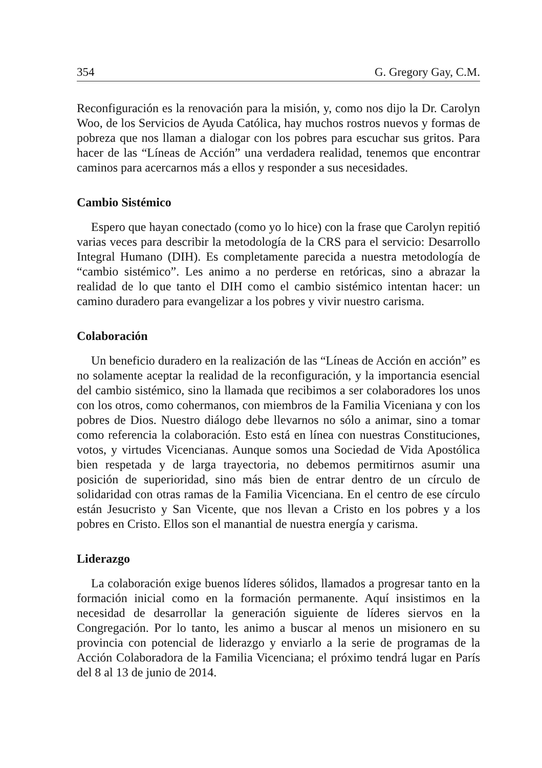354 G. Gregory Gay, C.M.
Reconfiguración es la renovación para la misión, y, como nos dijo la Dr. Carolyn Woo, de los Servicios de Ayuda Católica, hay muchos rostros nuevos y formas de pobreza que nos llaman a dialogar con los pobres para escuchar sus gritos. Para hacer de las “Líneas de Acción” una verdadera realidad, tenemos que encontrar caminos para acercarnos más a ellos y responder a sus necesidades.
Cambio Sistémico
Espero que hayan conectado (como yo lo hice) con la frase que Carolyn repitió varias veces para describir la metodología de la CRS para el servicio: Desarrollo Integral Humano (DIH). Es completamente parecida a nuestra metodología de “cambio sistémico”. Les animo a no perderse en retóricas, sino a abrazar la realidad de lo que tanto el DIH como el cambio sistémico intentan hacer: un camino duradero para evangelizar a los pobres y vivir nuestro carisma.
Colaboración
Un beneficio duradero en la realización de las “Líneas de Acción en acción” es no solamente aceptar la realidad de la reconfiguración, y la importancia esencial del cambio sistémico, sino la llamada que recibimos a ser colaboradores los unos con los otros, como cohermanos, con miembros de la Familia Viceniana y con los pobres de Dios. Nuestro diálogo debe llevarnos no sólo a animar, sino a tomar como referencia la colaboración. Esto está en línea con nuestras Constituciones, votos, y virtudes Vicencianas. Aunque somos una Sociedad de Vida Apostólica bien respetada y de larga trayectoria, no debemos permitirnos asumir una posición de superioridad, sino más bien de entrar dentro de un círculo de solidaridad con otras ramas de la Familia Vicenciana. En el centro de ese círculo están Jesucristo y San Vicente, que nos llevan a Cristo en los pobres y a los pobres en Cristo. Ellos son el manantial de nuestra energía y carisma.
Liderazgo
La colaboración exige buenos líderes sólidos, llamados a progresar tanto en la formación inicial como en la formación permanente. Aquí insistimos en la necesidad de desarrollar la generación siguiente de líderes siervos en la Congregación. Por lo tanto, les animo a buscar al menos un misionero en su provincia con potencial de liderazgo y enviarlo a la serie de programas de la Acción Colaboradora de la Familia Vicenciana; el próximo tendrá lugar en París del 8 al 13 de junio de 2014.